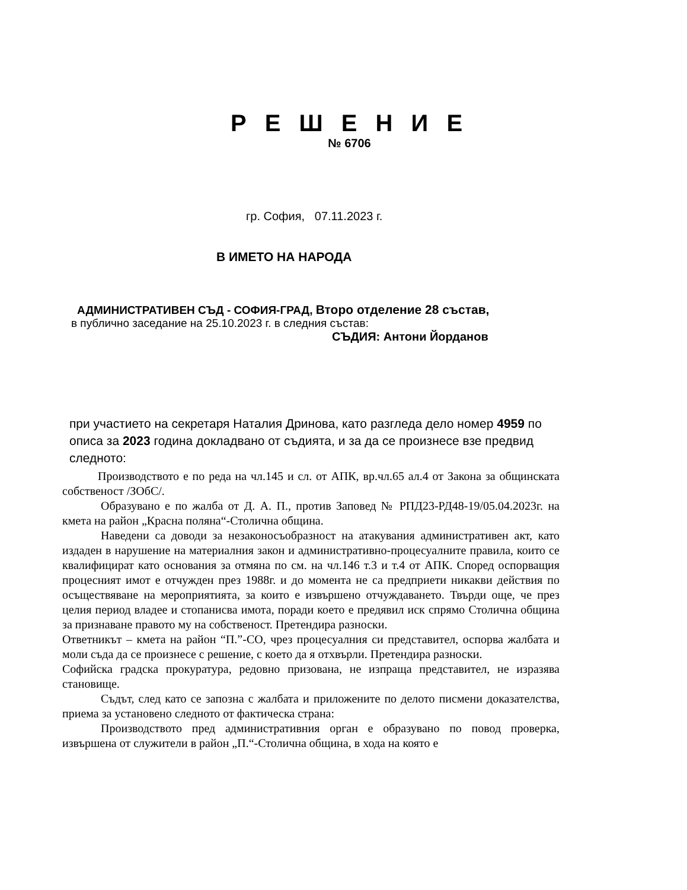Р Е Ш Е Н И Е
№ 6706
гр. София, 07.11.2023 г.
В ИМЕТО НА НАРОДА
АДМИНИСТРАТИВЕН СЪД - СОФИЯ-ГРАД, Второ отделение 28 състав,
в публично заседание на 25.10.2023 г. в следния състав:
СЪДИЯ: Антони Йорданов
при участието на секретаря Наталия Дринова, като разгледа дело номер 4959 по описа за 2023 година докладвано от съдията, и за да се произнесе взе предвид следното:
Производството е по реда на чл.145 и сл. от АПК, вр.чл.65 ал.4 от Закона за общинската собственост /ЗОбС/.
Образувано е по жалба от Д. А. П., против Заповед № РПД23-РД48-19/05.04.2023г. на кмета на район „Красна поляна“-Столична община.
Наведени са доводи за незаконосъобразност на атакувания административен акт, като издаден в нарушение на материалния закон и административно-процесуалните правила, които се квалифицират като основания за отмяна по см. на чл.146 т.3 и т.4 от АПК. Според оспорващия процесният имот е отчужден през 1988г. и до момента не са предприети никакви действия по осъществяване на мероприятията, за които е извършено отчуждаването. Твърди още, че през целия период владее и стопанисва имота, поради което е предявил иск спрямо Столична община за признаване правото му на собственост. Претендира разноски.
Ответникът – кмета на район “П.”-СО, чрез процесуалния си представител, оспорва жалбата и моли съда да се произнесе с решение, с което да я отхвърли. Претендира разноски.
Софийска градска прокуратура, редовно призована, не изпраща представител, не изразява становище.
Съдът, след като се запозна с жалбата и приложените по делото писмени доказателства, приема за установено следното от фактическа страна:
Производството пред административния орган е образувано по повод проверка, извършена от служители в район „П.“-Столична община, в хода на която е